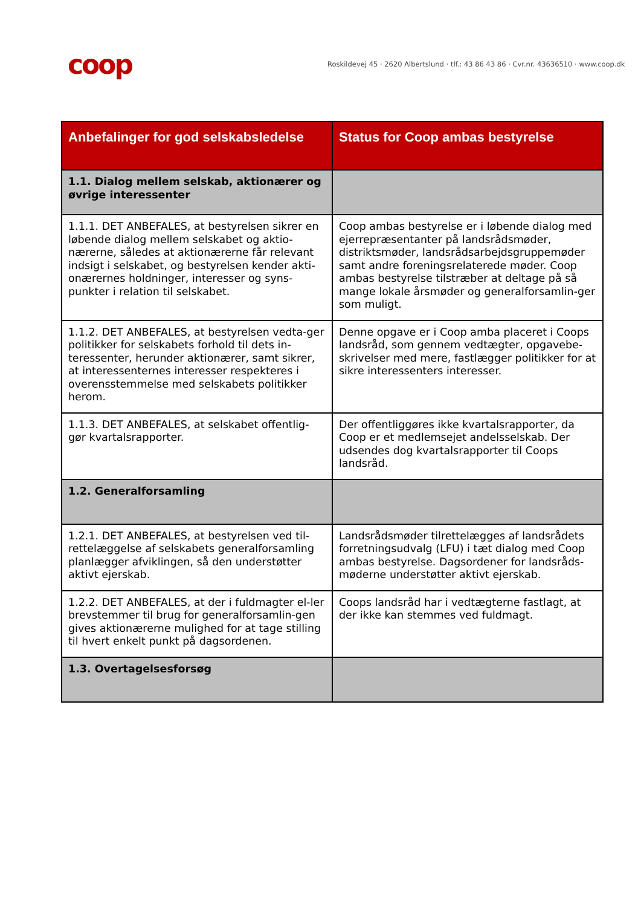coop
Roskildevej 45 · 2620 Albertslund · tlf.: 43 86 43 86 · Cvr.nr. 43636510 · www.coop.dk
| Anbefalinger for god selskabsledelse | Status for Coop ambas bestyrelse |
| --- | --- |
| 1.1. Dialog mellem selskab, aktionærer og øvrige interessenter | |
| 1.1.1. DET ANBEFALES, at bestyrelsen sikrer en løbende dialog mellem selskabet og aktio-nærerne, således at aktionærerne får relevant indsigt i selskabet, og bestyrelsen kender akti-onærernes holdninger, interesser og syns-punkter i relation til selskabet. | Coop ambas bestyrelse er i løbende dialog med ejerrepræsentanter på landsrådsmøder, distriktsmøder, landsrådsarbejdsgruppemøder samt andre foreningsrelaterede møder. Coop ambas bestyrelse tilstræber at deltage på så mange lokale årsmøder og generalforsamlin-ger som muligt. |
| 1.1.2. DET ANBEFALES, at bestyrelsen vedta-ger politikker for selskabets forhold til dets in-teressenter, herunder aktionærer, samt sikrer, at interessenternes interesser respekteres i overensstemmelse med selskabets politikker herom. | Denne opgave er i Coop amba placeret i Coops landsråd, som gennem vedtægter, opgavebe-skrivelser med mere, fastlægger politikker for at sikre interessenters interesser. |
| 1.1.3. DET ANBEFALES, at selskabet offentlig-gør kvartalsrapporter. | Der offentliggøres ikke kvartalsrapporter, da Coop er et medlemsejet andelsselskab. Der udsendes dog kvartalsrapporter til Coops landsråd. |
| 1.2. Generalforsamling | |
| 1.2.1. DET ANBEFALES, at bestyrelsen ved til-rettelæggelse af selskabets generalforsamling planlægger afviklingen, så den understøtter aktivt ejerskab. | Landsrådsmøder tilrettelægges af landsrådets forretningsudvalg (LFU) i tæt dialog med Coop ambas bestyrelse. Dagsordener for landsråds-møderne understøtter aktivt ejerskab. |
| 1.2.2. DET ANBEFALES, at der i fuldmagter el-ler brevstemmer til brug for generalforsamlin-gen gives aktionærerne mulighed for at tage stilling til hvert enkelt punkt på dagsordenen. | Coops landsråd har i vedtægterne fastlagt, at der ikke kan stemmes ved fuldmagt. |
| 1.3. Overtagelsesforsøg | |